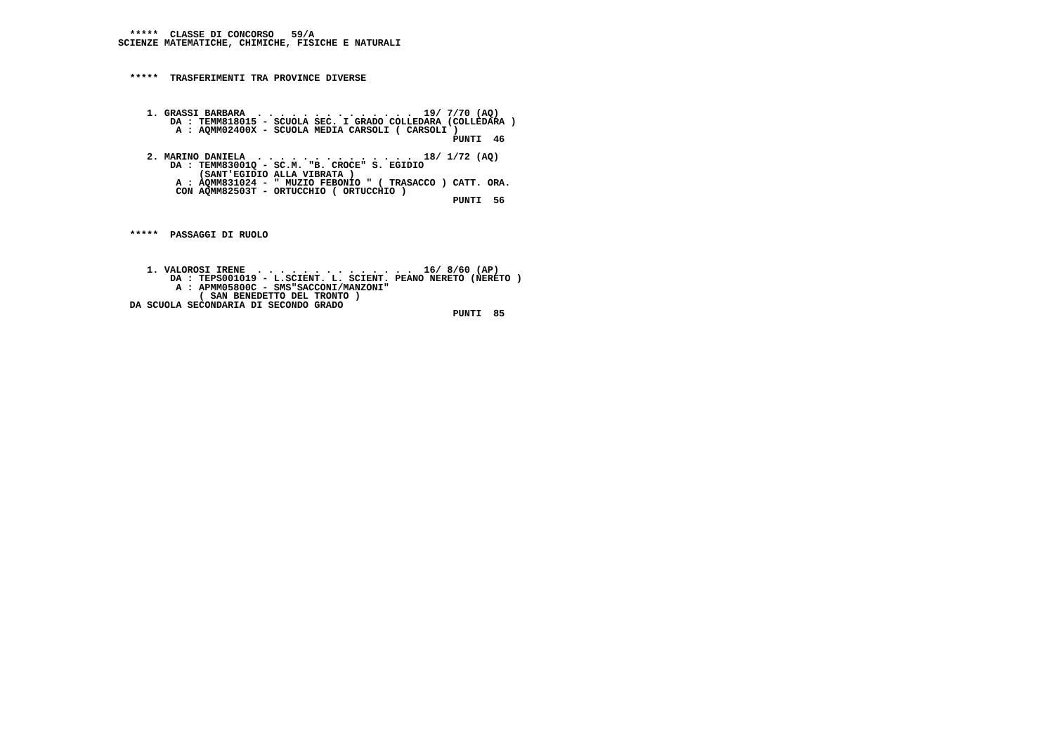*****  CLASSE DI CONCORSO   59/A
SCIENZE MATEMATICHE, CHIMICHE, FISICHE E NATURALI



  *****  TRASFERIMENTI TRA PROVINCE DIVERSE



     1. GRASSI BARBARA  . . . . . . . . . . . . . .  19/ 7/70 (AQ)
         DA : TEMM818015 - SCUOLA SEC. I GRADO COLLEDARA (COLLEDARA )
          A : AQMM02400X - SCUOLA MEDIA CARSOLI ( CARSOLI )
                                                          PUNTI  46

     2. MARINO DANIELA  . . . . . . . . . . . . . .  18/ 1/72 (AQ)
         DA : TEMM83001Q - SC.M. "B. CROCE" S. EGIDIO
              (SANT'EGIDIO ALLA VIBRATA )
          A : AQMM831024 - " MUZIO FEBONIO " ( TRASACCO ) CATT. ORA.
          CON AQMM82503T - ORTUCCHIO ( ORTUCCHIO )
                                                          PUNTI  56



  *****  PASSAGGI DI RUOLO



     1. VALOROSI IRENE  . . . . . . . . . . . . . .  16/ 8/60 (AP)
         DA : TEPS001019 - L.SCIENT. L. SCIENT. PEANO NERETO (NERETO )
          A : APMM05800C - SMS"SACCONI/MANZONI"
              ( SAN BENEDETTO DEL TRONTO )
  DA SCUOLA SECONDARIA DI SECONDO GRADO
                                                          PUNTI  85